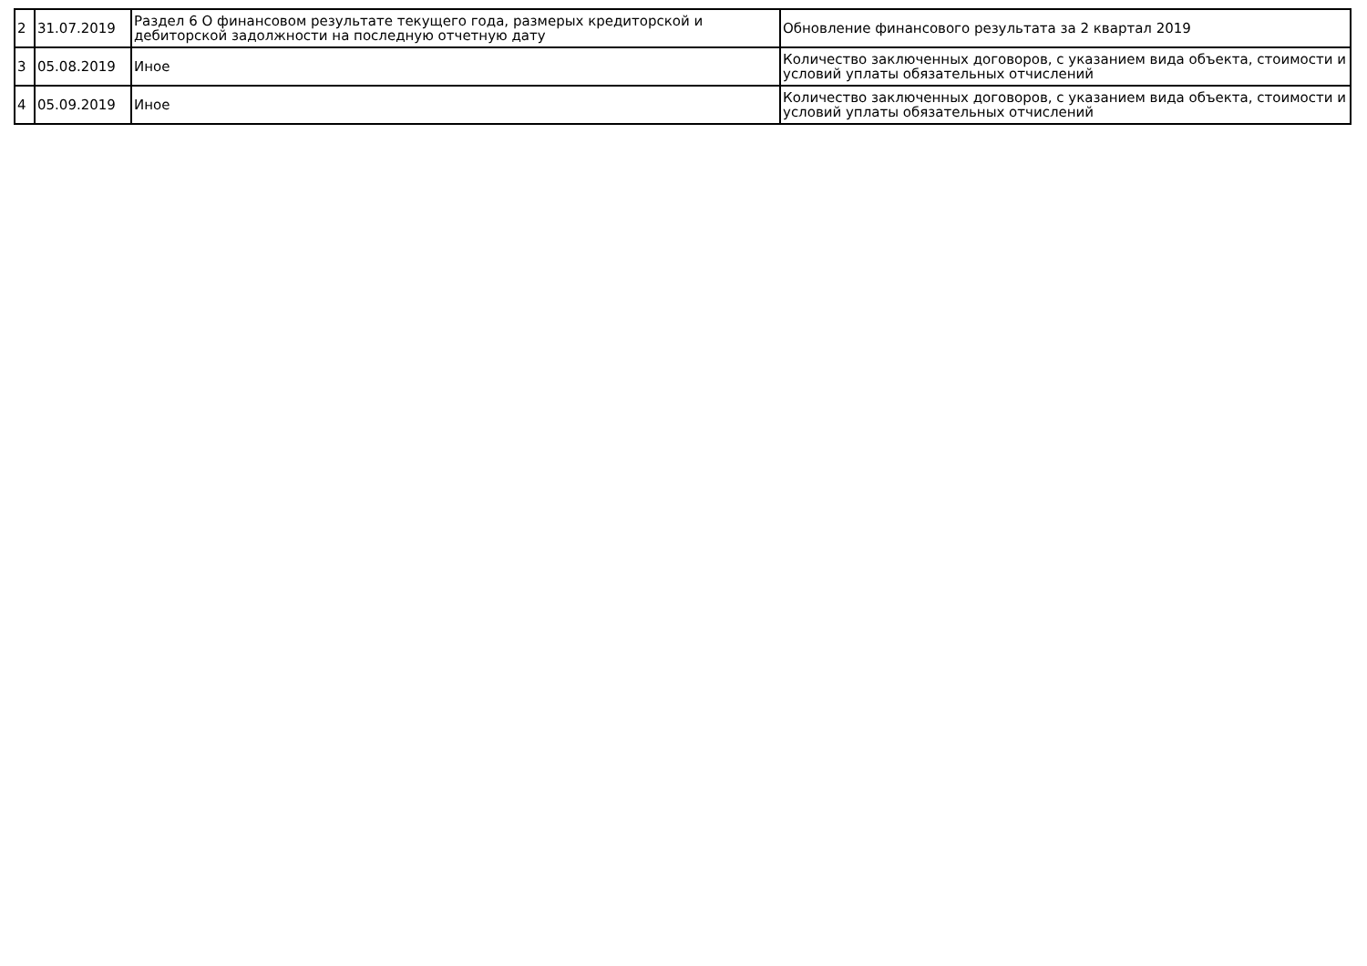| 2 | 31.07.2019 | Раздел 6 О финансовом результате текущего года, размерых кредиторской и дебиторской задолжности на последную отчетную дату | Обновление финансового результата за 2 квартал 2019 |
| 3 | 05.08.2019 | Иное | Количество заключенных договоров, с указанием вида объекта, стоимости и условий уплаты обязательных отчислений |
| 4 | 05.09.2019 | Иное | Количество заключенных договоров, с указанием вида объекта, стоимости и условий уплаты обязательных отчислений |